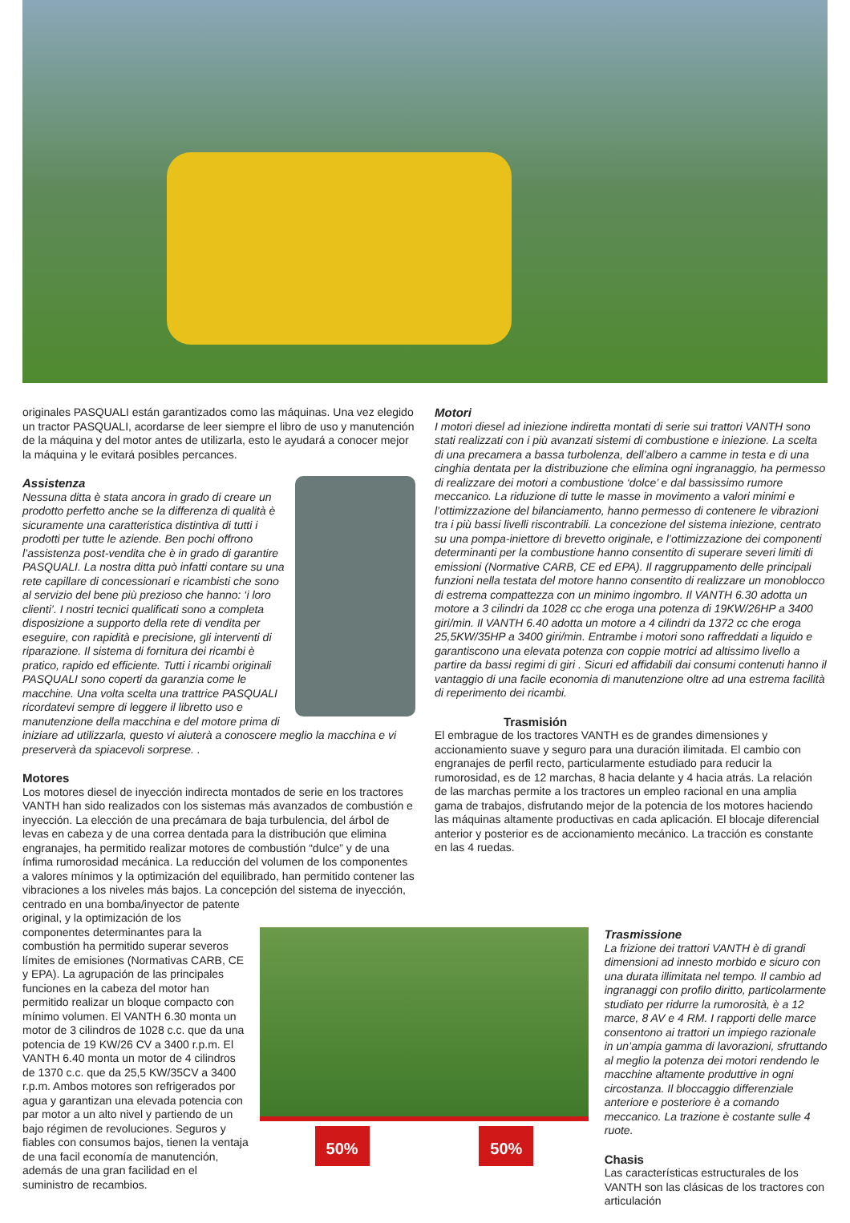originales PASQUALI están garantizados como las máquinas. Una vez elegido un tractor PASQUALI, acordarse de leer siempre el libro de uso y manutención de la máquina y del motor antes de utilizarla, esto le ayudará a conocer mejor la máquina y le evitará posibles percances.
Assistenza
Nessuna ditta è stata ancora in grado di creare un prodotto perfetto anche se la differenza di qualità è sicuramente una caratteristica distintiva di tutti i prodotti per tutte le aziende. Ben pochi offrono l’assistenza post-vendita che è in grado di garantire PASQUALI. La nostra ditta può infatti contare su una rete capillare di concessionari e ricambisti che sono al servizio del bene più prezioso che hanno: ‘i loro clienti’. I nostri tecnici qualificati sono a completa disposizione a supporto della rete di vendita per eseguire, con rapidità e precisione, gli interventi di riparazione. Il sistema di fornitura dei ricambi è pratico, rapido ed efficiente. Tutti i ricambi originali PASQUALI sono coperti da garanzia come le macchine. Una volta scelta una trattrice PASQUALI ricordatevi sempre di leggere il libretto uso e manutenzione della macchina e del motore prima di iniziare ad utilizzarla, questo vi aiuterà a conoscere meglio la macchina e vi preserverà da spiacevoli sorprese. .
Motores
Los motores diesel de inyección indirecta montados de serie en los tractores VANTH han sido realizados con los sistemas más avanzados de combustión e inyección. La elección de una precámara de baja turbulencia, del árbol de levas en cabeza y de una correa dentada para la distribución que elimina engranajes, ha permitido realizar motores de combustión “dulce” y de una ínfima rumorosidad mecánica. La reducción del volumen de los componentes a valores mínimos y la optimización del equilibrado, han permitido contener las vibraciones a los niveles más bajos. La concepción del sistema de inyección, centrado en una bomba/inyector de patente
Motori
I motori diesel ad iniezione indiretta montati di serie sui trattori VANTH sono stati realizzati con i più avanzati sistemi di combustione e iniezione. La scelta di una precamera a bassa turbolenza, dell’albero a camme in testa e di una cinghia dentata per la distribuzione che elimina ogni ingranaggio, ha permesso di realizzare dei motori a combustione ‘dolce’ e dal bassissimo rumore meccanico. La riduzione di tutte le masse in movimento a valori minimi e l’ottimizzazione del bilanciamento, hanno permesso di contenere le vibrazioni tra i più bassi livelli riscontrabili. La concezione del sistema iniezione, centrato su una pompa-iniettore di brevetto originale, e l’ottimizzazione dei componenti determinanti per la combustione hanno consentito di superare severi limiti di emissioni (Normative CARB, CE ed EPA). Il raggruppamento delle principali funzioni nella testata del motore hanno consentito di realizzare un monoblocco di estrema compattezza con un minimo ingombro. Il VANTH 6.30 adotta un motore a 3 cilindri da 1028 cc che eroga una potenza di 19KW/26HP a 3400 giri/min. Il VANTH 6.40 adotta un motore a 4 cilindri da 1372 cc che eroga 25,5KW/35HP a 3400 giri/min. Entrambe i motori sono raffreddati a liquido e garantiscono una elevata potenza con coppie motrici ad altissimo livello a partire da bassi regimi di giri . Sicuri ed affidabili dai consumi contenuti hanno il vantaggio di una facile economia di manutenzione oltre ad una estrema facilità di reperimento dei ricambi.
Trasmisión
El embrague de los tractores VANTH es de grandes dimensiones y accionamiento suave y seguro para una duración ilimitada. El cambio con engranajes de perfil recto, particularmente estudiado para reducir la rumorosidad, es de 12 marchas, 8 hacia delante y 4 hacia atrás. La relación de las marchas permite a los tractores un empleo racional en una amplia gama de trabajos, disfrutando mejor de la potencia de los motores haciendo las máquinas altamente productivas en cada aplicación. El blocaje diferencial anterior y posterior es de accionamiento mecánico. La tracción es constante en las 4 ruedas.
original, y la optimización de los componentes determinantes para la combustión ha permitido superar severos límites de emisiones (Normativas CARB, CE y EPA). La agrupación de las principales funciones en la cabeza del motor han permitido realizar un bloque compacto con mínimo volumen. El VANTH 6.30 monta un motor de 3 cilindros de 1028 c.c. que da una potencia de 19 KW/26 CV a 3400 r.p.m. El VANTH 6.40 monta un motor de 4 cilindros de 1370 c.c. que da 25,5 KW/35CV a 3400 r.p.m. Ambos motores son refrigerados por agua y garantizan una elevada potencia con par motor a un alto nivel y partiendo de un bajo régimen de revoluciones. Seguros y fiables con consumos bajos, tienen la ventaja de una facil economía de manutención, además de una gran facilidad en el suministro de recambios.
50% 50%
Trasmissione
La frizione dei trattori VANTH è di grandi dimensioni ad innesto morbido e sicuro con una durata illimitata nel tempo. Il cambio ad ingranaggi con profilo diritto, particolarmente studiato per ridurre la rumorosità, è a 12 marce, 8 AV e 4 RM. I rapporti delle marce consentono ai trattori un impiego razionale in un’ampia gamma di lavorazioni, sfruttando al meglio la potenza dei motori rendendo le macchine altamente produttive in ogni circostanza. Il bloccaggio differenziale anteriore e posteriore è a comando meccanico. La trazione è costante sulle 4 ruote.
Chasis
Las características estructurales de los VANTH son las clásicas de los tractores con articulación